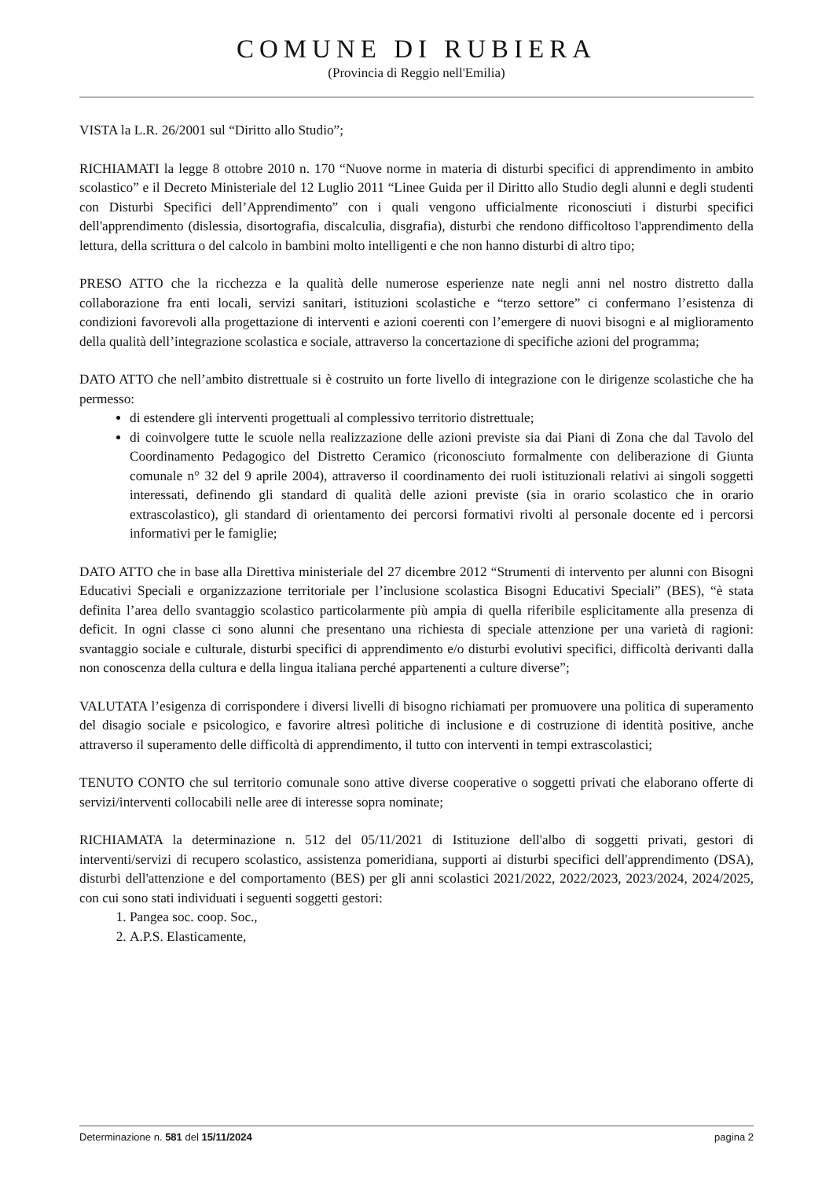COMUNE DI RUBIERA
(Provincia di Reggio nell'Emilia)
VISTA la L.R. 26/2001 sul “Diritto allo Studio”;
RICHIAMATI la legge 8 ottobre 2010 n. 170 “Nuove norme in materia di disturbi specifici di apprendimento in ambito scolastico” e il Decreto Ministeriale del 12 Luglio 2011 “Linee Guida per il Diritto allo Studio degli alunni e degli studenti con Disturbi Specifici dell’Apprendimento” con i quali vengono ufficialmente riconosciuti i disturbi specifici dell'apprendimento (dislessia, disortografia, discalculia, disgrafia), disturbi che rendono difficoltoso l'apprendimento della lettura, della scrittura o del calcolo in bambini molto intelligenti e che non hanno disturbi di altro tipo;
PRESO ATTO che la ricchezza e la qualità delle numerose esperienze nate negli anni nel nostro distretto dalla collaborazione fra enti locali, servizi sanitari, istituzioni scolastiche e “terzo settore” ci confermano l’esistenza di condizioni favorevoli alla progettazione di interventi e azioni coerenti con l’emergere di nuovi bisogni e al miglioramento della qualità dell’integrazione scolastica e sociale, attraverso la concertazione di specifiche azioni del programma;
DATO ATTO che nell’ambito distrettuale si è costruito un forte livello di integrazione con le dirigenze scolastiche che ha permesso:
di estendere gli interventi progettuali al complessivo territorio distrettuale;
di coinvolgere tutte le scuole nella realizzazione delle azioni previste sia dai Piani di Zona che dal Tavolo del Coordinamento Pedagogico del Distretto Ceramico (riconosciuto formalmente con deliberazione di Giunta comunale n° 32 del 9 aprile 2004), attraverso il coordinamento dei ruoli istituzionali relativi ai singoli soggetti interessati, definendo gli standard di qualità delle azioni previste (sia in orario scolastico che in orario extrascolastico), gli standard di orientamento dei percorsi formativi rivolti al personale docente ed i percorsi informativi per le famiglie;
DATO ATTO che in base alla Direttiva ministeriale del 27 dicembre 2012 “Strumenti di intervento per alunni con Bisogni Educativi Speciali e organizzazione territoriale per l’inclusione scolastica Bisogni Educativi Speciali” (BES), “è stata definita l’area dello svantaggio scolastico particolarmente più ampia di quella riferibile esplicitamente alla presenza di deficit. In ogni classe ci sono alunni che presentano una richiesta di speciale attenzione per una varietà di ragioni: svantaggio sociale e culturale, disturbi specifici di apprendimento e/o disturbi evolutivi specifici, difficoltà derivanti dalla non conoscenza della cultura e della lingua italiana perché appartenenti a culture diverse”;
VALUTATA l’esigenza di corrispondere i diversi livelli di bisogno richiamati per promuovere una politica di superamento del disagio sociale e psicologico, e favorire altresì politiche di inclusione e di costruzione di identità positive, anche attraverso il superamento delle difficoltà di apprendimento, il tutto con interventi in tempi extrascolastici;
TENUTO CONTO che sul territorio comunale sono attive diverse cooperative o soggetti privati che elaborano offerte di servizi/interventi collocabili nelle aree di interesse sopra nominate;
RICHIAMATA la determinazione n. 512 del 05/11/2021 di Istituzione dell'albo di soggetti privati, gestori di interventi/servizi di recupero scolastico, assistenza pomeridiana, supporti ai disturbi specifici dell'apprendimento (DSA), disturbi dell'attenzione e del comportamento (BES) per gli anni scolastici 2021/2022, 2022/2023, 2023/2024, 2024/2025, con cui sono stati individuati i seguenti soggetti gestori:
1. Pangea soc. coop. Soc.,
2. A.P.S. Elasticamente,
Determinazione n. 581 del 15/11/2024 pagina 2